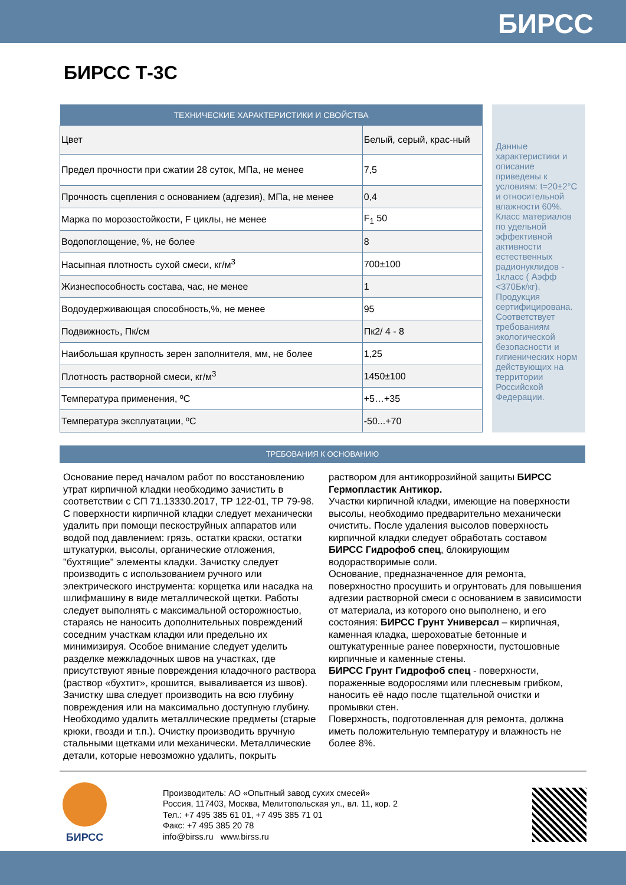БИРСС
БИРСС Т-3С
| ТЕХНИЧЕСКИЕ ХАРАКТЕРИСТИКИ И СВОЙСТВА | |
| --- | --- |
| Цвет | Белый, серый, крас-ный |
| Предел прочности при сжатии 28 суток, МПа, не менее | 7,5 |
| Прочность сцепления с основанием (адгезия), МПа, не менее | 0,4 |
| Марка по морозостойкости, F циклы, не менее | F<sub>1</sub> 50 |
| Водопоглощение, %, не более | 8 |
| Насыпная плотность сухой смеси, кг/м<sup>3</sup> | 700±100 |
| Жизнеспособность состава, час, не менее | 1 |
| Водоудерживающая способность,%, не менее | 95 |
| Подвижность, Пк/см | Пк2/ 4 - 8 |
| Наибольшая крупность зерен заполнителя, мм, не более | 1,25 |
| Плотность растворной смеси, кг/м<sup>3</sup> | 1450±100 |
| Температура применения, ºС | +5…+35 |
| Температура эксплуатации, ºС | -50...+70 |
Данные характеристики и описание приведены к условиям: t=20±2°С и относительной влажности 60%. Класс материалов по удельной эффективной активности естественных радионуклидов - 1класс ( Аэфф <370Бк/кг). Продукция сертифицирована. Соответствует требованиям экологической безопасности и гигиенических норм действующих на территории Российской Федерации.
ТРЕБОВАНИЯ К ОСНОВАНИЮ
Основание перед началом работ по восстановлению утрат кирпичной кладки необходимо зачистить в соответствии с СП 71.13330.2017, ТР 122-01, ТР 79-98. С поверхности кирпичной кладки следует механически удалить при помощи пескоструйных аппаратов или водой под давлением: грязь, остатки краски, остатки штукатурки, высолы, органические отложения, "бухтящие" элементы кладки. Зачистку следует производить с использованием ручного или электрического инструмента: корщетка или насадка на шлифмашину в виде металлической щетки. Работы следует выполнять с максимальной осторожностью, стараясь не наносить дополнительных повреждений соседним участкам кладки или предельно их минимизируя. Особое внимание следует уделить разделке межкладочных швов на участках, где присутствуют явные повреждения кладочного раствора (раствор «бухтит», крошится, вываливается из швов). Зачистку шва следует производить на всю глубину повреждения или на максимально доступную глубину.
Необходимо удалить металлические предметы (старые крюки, гвозди и т.п.). Очистку производить вручную стальными щетками или механически. Металлические детали, которые невозможно удалить, покрыть раствором для антикоррозийной защиты БИРСС Гермопластик Антикор.
Участки кирпичной кладки, имеющие на поверхности высолы, необходимо предварительно механически очистить. После удаления высолов поверхность кирпичной кладки следует обработать составом БИРСС Гидрофоб спец, блокирующим водорастворимые соли.
Основание, предназначенное для ремонта, поверхностно просушить и огрунтовать для повышения адгезии растворной смеси с основанием в зависимости от материала, из которого оно выполнено, и его состояния: БИРСС Грунт Универсал – кирпичная, каменная кладка, шероховатые бетонные и оштукатуренные ранее поверхности, пустошовные кирпичные и каменные стены.
БИРСС Грунт Гидрофоб спец - поверхности, пораженные водорослями или плесневым грибком, наносить её надо после тщательной очистки и промывки стен.
Поверхность, подготовленная для ремонта, должна иметь положительную температуру и влажность не более 8%.
БИРСС
Производитель: АО «Опытный завод сухих смесей»
Россия, 117403, Москва, Мелитопольская ул., вл. 11, кор. 2
Тел.: +7 495 385 61 01, +7 495 385 71 01
Факс: +7 495 385 20 78
info@birss.ru www.birss.ru